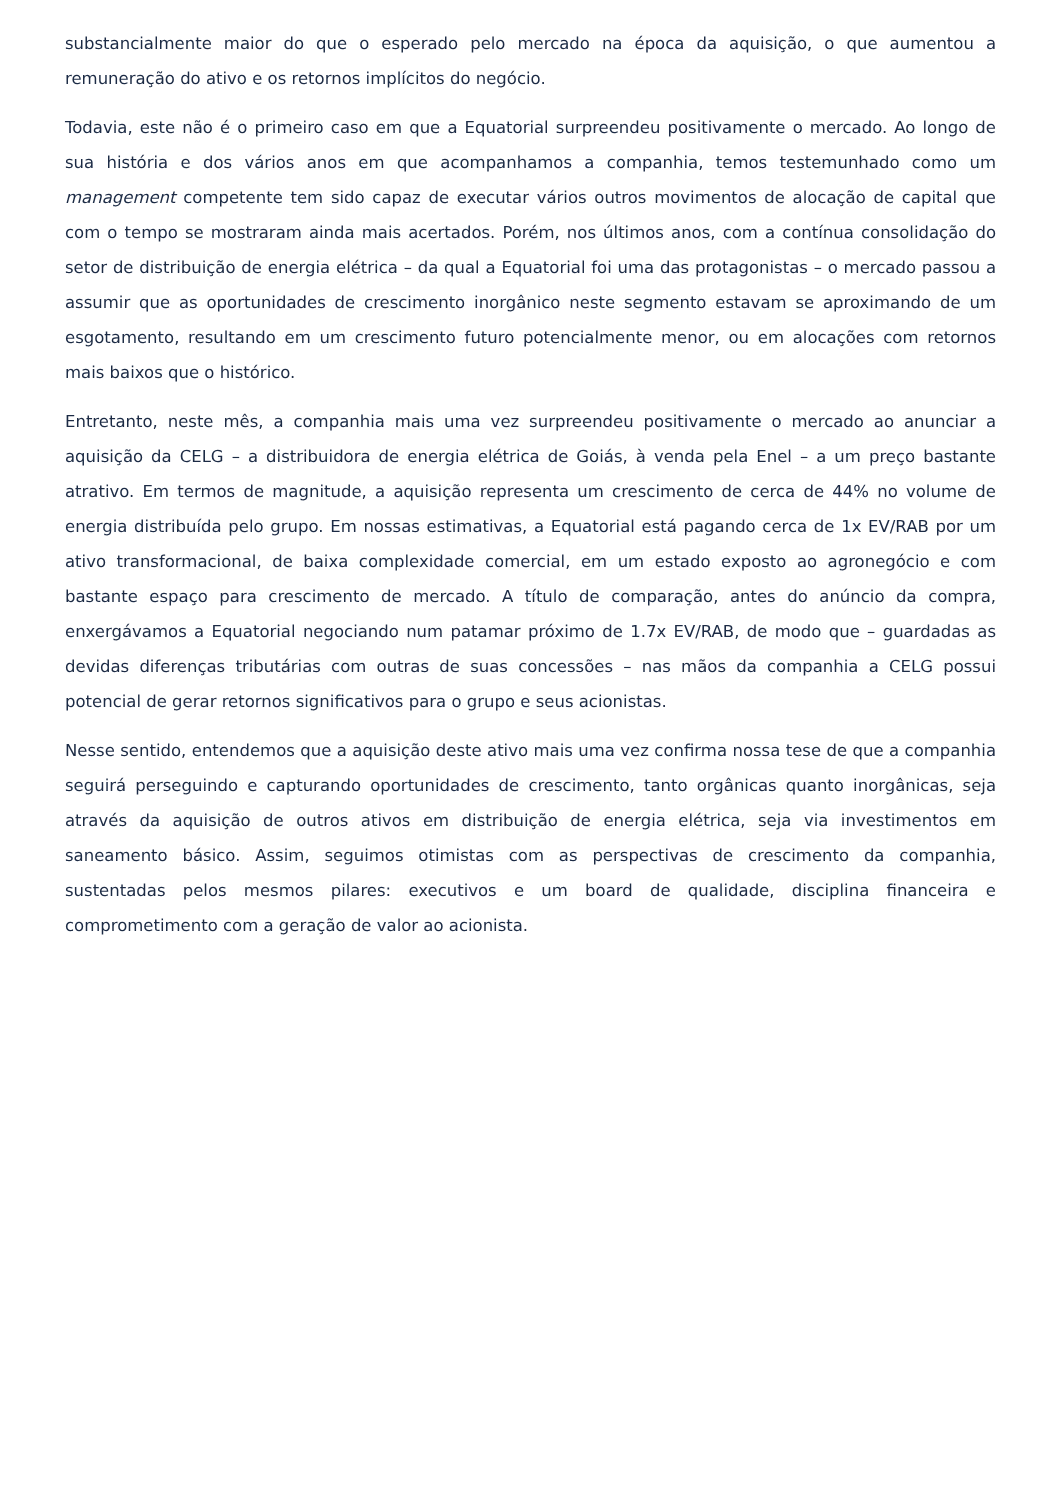substancialmente maior do que o esperado pelo mercado na época da aquisição, o que aumentou a remuneração do ativo e os retornos implícitos do negócio.
Todavia, este não é o primeiro caso em que a Equatorial surpreendeu positivamente o mercado. Ao longo de sua história e dos vários anos em que acompanhamos a companhia, temos testemunhado como um management competente tem sido capaz de executar vários outros movimentos de alocação de capital que com o tempo se mostraram ainda mais acertados. Porém, nos últimos anos, com a contínua consolidação do setor de distribuição de energia elétrica – da qual a Equatorial foi uma das protagonistas – o mercado passou a assumir que as oportunidades de crescimento inorgânico neste segmento estavam se aproximando de um esgotamento, resultando em um crescimento futuro potencialmente menor, ou em alocações com retornos mais baixos que o histórico.
Entretanto, neste mês, a companhia mais uma vez surpreendeu positivamente o mercado ao anunciar a aquisição da CELG – a distribuidora de energia elétrica de Goiás, à venda pela Enel – a um preço bastante atrativo. Em termos de magnitude, a aquisição representa um crescimento de cerca de 44% no volume de energia distribuída pelo grupo. Em nossas estimativas, a Equatorial está pagando cerca de 1x EV/RAB por um ativo transformacional, de baixa complexidade comercial, em um estado exposto ao agronegócio e com bastante espaço para crescimento de mercado. A título de comparação, antes do anúncio da compra, enxergávamos a Equatorial negociando num patamar próximo de 1.7x EV/RAB, de modo que – guardadas as devidas diferenças tributárias com outras de suas concessões – nas mãos da companhia a CELG possui potencial de gerar retornos significativos para o grupo e seus acionistas.
Nesse sentido, entendemos que a aquisição deste ativo mais uma vez confirma nossa tese de que a companhia seguirá perseguindo e capturando oportunidades de crescimento, tanto orgânicas quanto inorgânicas, seja através da aquisição de outros ativos em distribuição de energia elétrica, seja via investimentos em saneamento básico. Assim, seguimos otimistas com as perspectivas de crescimento da companhia, sustentadas pelos mesmos pilares: executivos e um board de qualidade, disciplina financeira e comprometimento com a geração de valor ao acionista.